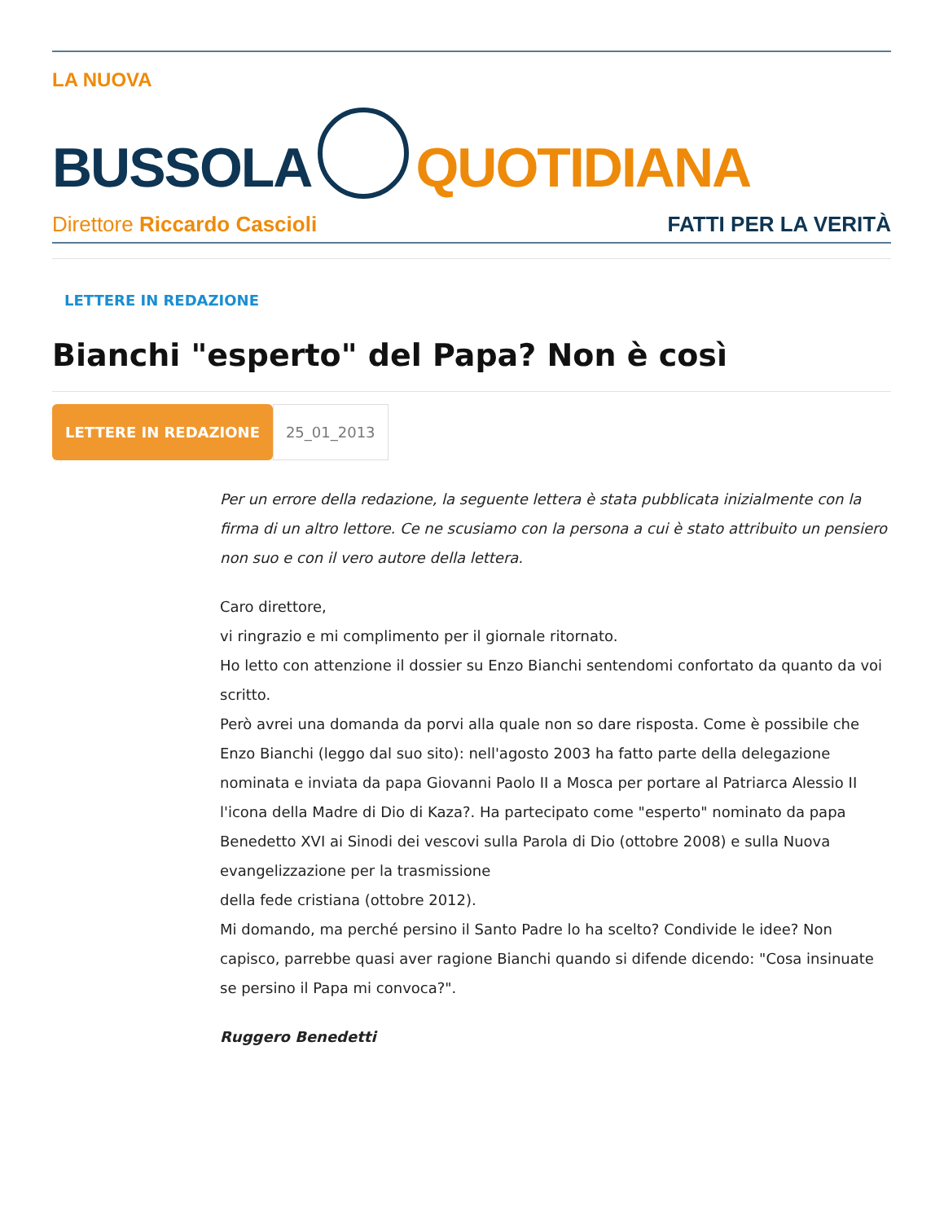LA NUOVA
BUSSOLA QUOTIDIANA
Direttore Riccardo Cascioli FATTI PER LA VERITÀ
LETTERE IN REDAZIONE
Bianchi "esperto" del Papa? Non è così
LETTERE IN REDAZIONE 25_01_2013
Per un errore della redazione, la seguente lettera è stata pubblicata inizialmente con la firma di un altro lettore. Ce ne scusiamo con la persona a cui è stato attribuito un pensiero non suo e con il vero autore della lettera.
Caro direttore,
vi ringrazio e mi complimento per il giornale ritornato.
Ho letto con attenzione il dossier su Enzo Bianchi sentendomi confortato da quanto da voi scritto.
Però avrei una domanda da porvi alla quale non so dare risposta. Come è possibile che Enzo Bianchi (leggo dal suo sito): nell'agosto 2003 ha fatto parte della delegazione nominata e inviata da papa Giovanni Paolo II a Mosca per portare al Patriarca Alessio II l'icona della Madre di Dio di Kaza?. Ha partecipato come "esperto" nominato da papa Benedetto XVI ai Sinodi dei vescovi sulla Parola di Dio (ottobre 2008) e sulla Nuova evangelizzazione per la trasmissione
della fede cristiana (ottobre 2012).
Mi domando, ma perché persino il Santo Padre lo ha scelto? Condivide le idee? Non capisco, parrebbe quasi aver ragione Bianchi quando si difende dicendo: "Cosa insinuate se persino il Papa mi convoca?".
Ruggero Benedetti